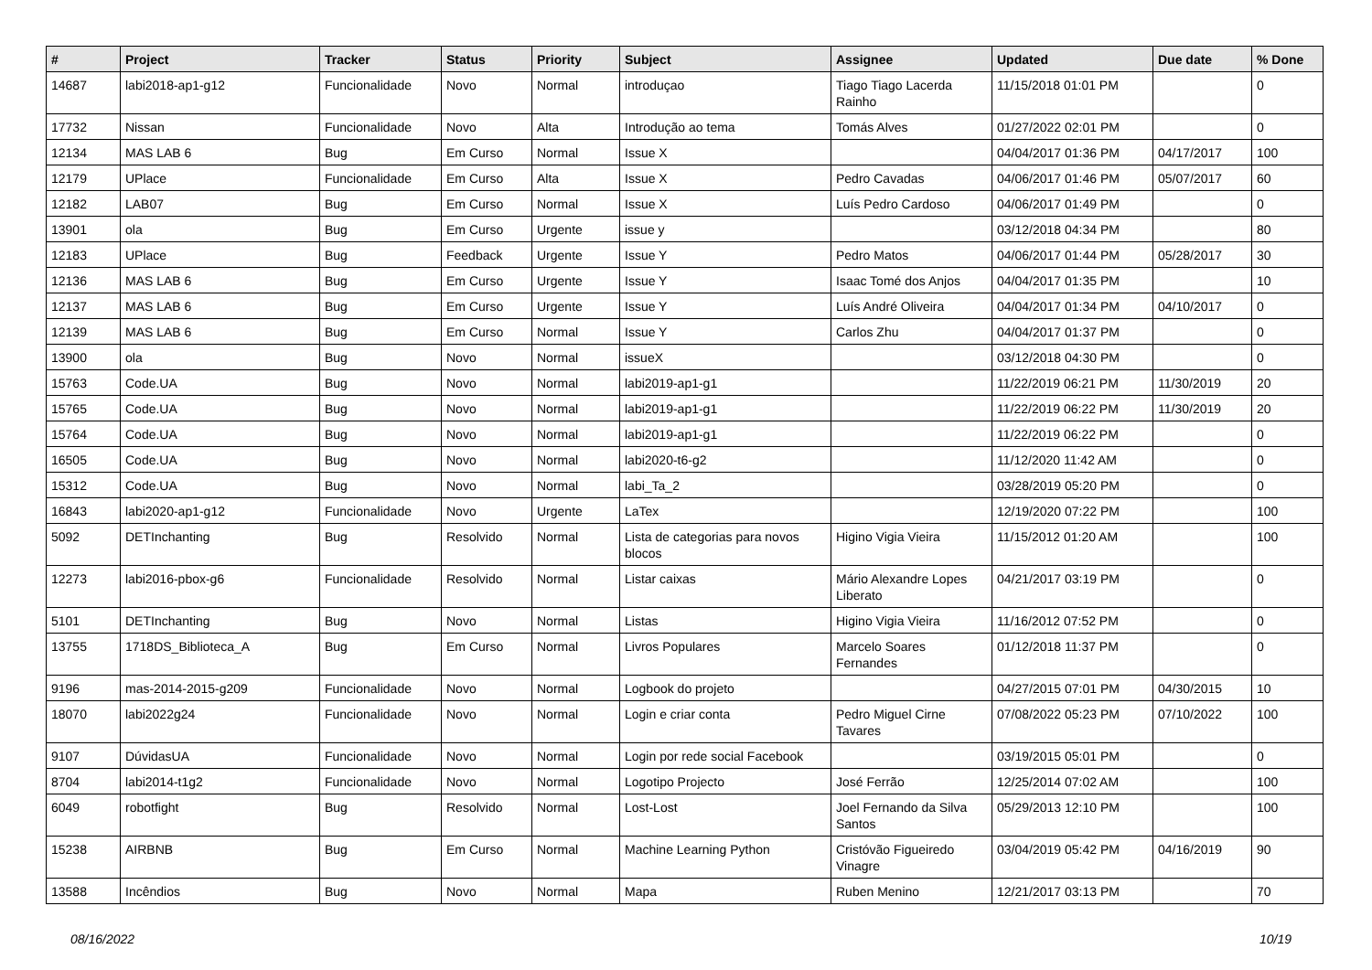| # | Project | Tracker | Status | Priority | Subject | Assignee | Updated | Due date | % Done |
| --- | --- | --- | --- | --- | --- | --- | --- | --- | --- |
| 14687 | labi2018-ap1-g12 | Funcionalidade | Novo | Normal | introduçao | Tiago Tiago Lacerda Rainho | 11/15/2018 01:01 PM | | 0 |
| 17732 | Nissan | Funcionalidade | Novo | Alta | Introdução ao tema | Tomás Alves | 01/27/2022 02:01 PM | | 0 |
| 12134 | MAS LAB 6 | Bug | Em Curso | Normal | Issue X | | 04/04/2017 01:36 PM | 04/17/2017 | 100 |
| 12179 | UPlace | Funcionalidade | Em Curso | Alta | Issue X | Pedro Cavadas | 04/06/2017 01:46 PM | 05/07/2017 | 60 |
| 12182 | LAB07 | Bug | Em Curso | Normal | Issue X | Luís Pedro Cardoso | 04/06/2017 01:49 PM | | 0 |
| 13901 | ola | Bug | Em Curso | Urgente | issue y | | 03/12/2018 04:34 PM | | 80 |
| 12183 | UPlace | Bug | Feedback | Urgente | Issue Y | Pedro Matos | 04/06/2017 01:44 PM | 05/28/2017 | 30 |
| 12136 | MAS LAB 6 | Bug | Em Curso | Urgente | Issue Y | Isaac Tomé dos Anjos | 04/04/2017 01:35 PM | | 10 |
| 12137 | MAS LAB 6 | Bug | Em Curso | Urgente | Issue Y | Luís André Oliveira | 04/04/2017 01:34 PM | 04/10/2017 | 0 |
| 12139 | MAS LAB 6 | Bug | Em Curso | Normal | Issue Y | Carlos Zhu | 04/04/2017 01:37 PM | | 0 |
| 13900 | ola | Bug | Novo | Normal | issueX | | 03/12/2018 04:30 PM | | 0 |
| 15763 | Code.UA | Bug | Novo | Normal | labi2019-ap1-g1 | | 11/22/2019 06:21 PM | 11/30/2019 | 20 |
| 15765 | Code.UA | Bug | Novo | Normal | labi2019-ap1-g1 | | 11/22/2019 06:22 PM | 11/30/2019 | 20 |
| 15764 | Code.UA | Bug | Novo | Normal | labi2019-ap1-g1 | | 11/22/2019 06:22 PM | | 0 |
| 16505 | Code.UA | Bug | Novo | Normal | labi2020-t6-g2 | | 11/12/2020 11:42 AM | | 0 |
| 15312 | Code.UA | Bug | Novo | Normal | labi_Ta_2 | | 03/28/2019 05:20 PM | | 0 |
| 16843 | labi2020-ap1-g12 | Funcionalidade | Novo | Urgente | LaTex | | 12/19/2020 07:22 PM | | 100 |
| 5092 | DETInchanting | Bug | Resolvido | Normal | Lista de categorias para novos blocos | Higino Vigia Vieira | 11/15/2012 01:20 AM | | 100 |
| 12273 | labi2016-pbox-g6 | Funcionalidade | Resolvido | Normal | Listar caixas | Mário Alexandre Lopes Liberato | 04/21/2017 03:19 PM | | 0 |
| 5101 | DETInchanting | Bug | Novo | Normal | Listas | Higino Vigia Vieira | 11/16/2012 07:52 PM | | 0 |
| 13755 | 1718DS_Biblioteca_A | Bug | Em Curso | Normal | Livros Populares | Marcelo Soares Fernandes | 01/12/2018 11:37 PM | | 0 |
| 9196 | mas-2014-2015-g209 | Funcionalidade | Novo | Normal | Logbook do projeto | | 04/27/2015 07:01 PM | 04/30/2015 | 10 |
| 18070 | labi2022g24 | Funcionalidade | Novo | Normal | Login e criar conta | Pedro Miguel Cirne Tavares | 07/08/2022 05:23 PM | 07/10/2022 | 100 |
| 9107 | DúvidasUA | Funcionalidade | Novo | Normal | Login por rede social Facebook | | 03/19/2015 05:01 PM | | 0 |
| 8704 | labi2014-t1g2 | Funcionalidade | Novo | Normal | Logotipo Projecto | José Ferrão | 12/25/2014 07:02 AM | | 100 |
| 6049 | robotfight | Bug | Resolvido | Normal | Lost-Lost | Joel Fernando da Silva Santos | 05/29/2013 12:10 PM | | 100 |
| 15238 | AIRBNB | Bug | Em Curso | Normal | Machine Learning Python | Cristóvão Figueiredo Vinagre | 03/04/2019 05:42 PM | 04/16/2019 | 90 |
| 13588 | Incêndios | Bug | Novo | Normal | Mapa | Ruben Menino | 12/21/2017 03:13 PM | | 70 |
08/16/2022 10/19